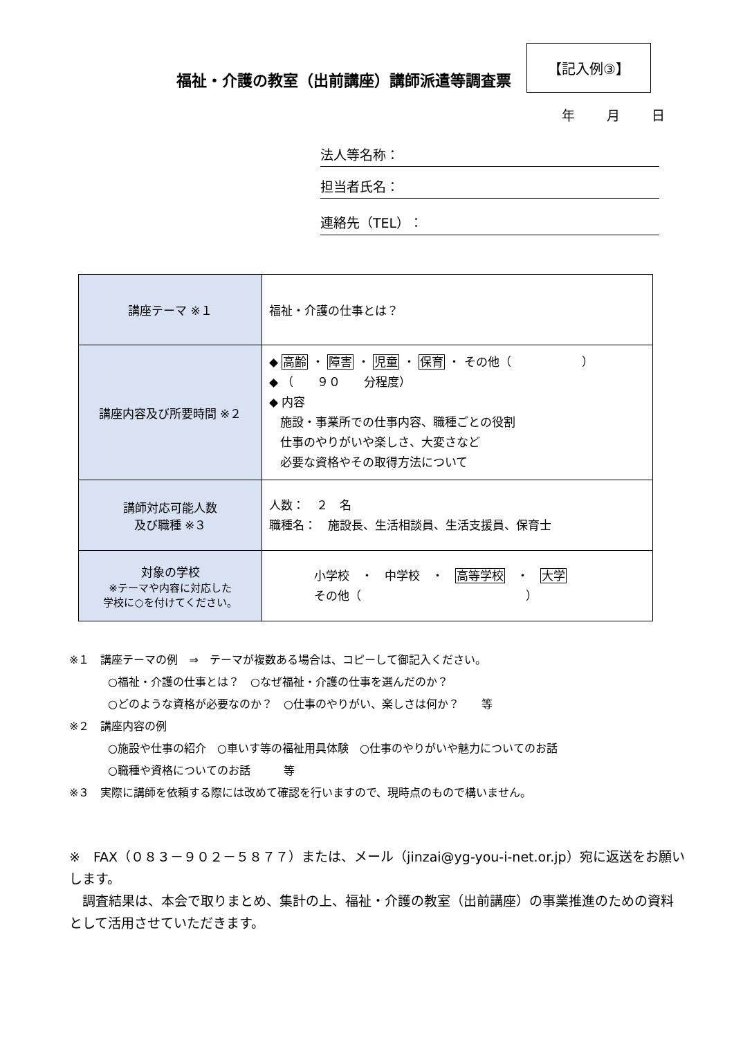福祉・介護の教室（出前講座）講師派遣等調査票
【記入例③】
年 月 日
法人等名称：
担当者氏名：
連絡先（TEL）：
| 講座テーマ ※１ | 福祉・介護の仕事とは？ |
| 講座内容及び所要時間 ※２ | ◆ 高齢 ・ 障害 ・ 児童 ・ 保育 ・ その他（ ） ◆ （ ９０ 分程度） ◆ 内容 施設・事業所での仕事内容、職種ごとの役割 仕事のやりがいや楽しさ、大変さなど 必要な資格やその取得方法について |
| 講師対応可能人数 及び職種 ※３ | 人数： ２ 名 職種名： 施設長、生活相談員、生活支援員、保育士 |
| 対象の学校 ※テーマや内容に対応した 学校に○を付けてください。 | 小学校 ・ 中学校 ・ 高等学校 ・ 大学 その他（ ） |
※１　講座テーマの例　⇒　テーマが複数ある場合は、コピーして御記入ください。
○福祉・介護の仕事とは？　○なぜ福祉・介護の仕事を選んだのか？
○どのような資格が必要なのか？　○仕事のやりがい、楽しさは何か？　　等
※２　講座内容の例
○施設や仕事の紹介　○車いす等の福祉用具体験　○仕事のやりがいや魅力についてのお話
○職種や資格についてのお話　　　等
※３　実際に講師を依頼する際には改めて確認を行いますので、現時点のもので構いません。
※　FAX（０８３－９０２－５８７７）または、メール（jinzai@yg-you-i-net.or.jp）宛に返送をお願いします。
　調査結果は、本会で取りまとめ、集計の上、福祉・介護の教室（出前講座）の事業推進のための資料として活用させていただきます。